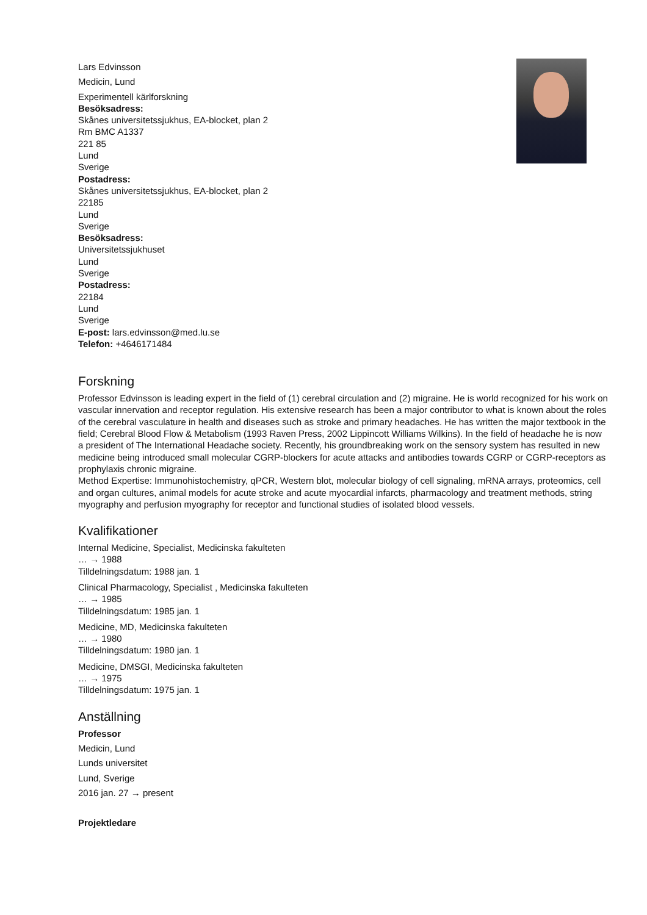Lars Edvinsson
Medicin, Lund
Experimentell kärlforskning
Besöksadress:
Skånes universitetssjukhus, EA-blocket, plan 2
Rm BMC A1337
221 85
Lund
Sverige
Postadress:
Skånes universitetssjukhus, EA-blocket, plan 2
22185
Lund
Sverige
Besöksadress:
Universitetssjukhuset
Lund
Sverige
Postadress:
22184
Lund
Sverige
E-post: lars.edvinsson@med.lu.se
Telefon: +4646171484
Forskning
Professor Edvinsson is leading expert in the field of (1) cerebral circulation and (2) migraine. He is world recognized for his work on vascular innervation and receptor regulation. His extensive research has been a major contributor to what is known about the roles of the cerebral vasculature in health and diseases such as stroke and primary headaches. He has written the major textbook in the field; Cerebral Blood Flow & Metabolism (1993 Raven Press, 2002 Lippincott Williams Wilkins). In the field of headache he is now a president of The International Headache society. Recently, his groundbreaking work on the sensory system has resulted in new medicine being introduced small molecular CGRP-blockers for acute attacks and antibodies towards CGRP or CGRP-receptors as prophylaxis chronic migraine.
Method Expertise: Immunohistochemistry, qPCR, Western blot, molecular biology of cell signaling, mRNA arrays, proteomics, cell and organ cultures, animal models for acute stroke and acute myocardial infarcts, pharmacology and treatment methods, string myography and perfusion myography for receptor and functional studies of isolated blood vessels.
Kvalifikationer
Internal Medicine, Specialist, Medicinska fakulteten
… → 1988
Tilldelningsdatum: 1988 jan. 1
Clinical Pharmacology, Specialist , Medicinska fakulteten
… → 1985
Tilldelningsdatum: 1985 jan. 1
Medicine, MD, Medicinska fakulteten
… → 1980
Tilldelningsdatum: 1980 jan. 1
Medicine, DMSGI, Medicinska fakulteten
… → 1975
Tilldelningsdatum: 1975 jan. 1
Anställning
Professor
Medicin, Lund
Lunds universitet
Lund, Sverige
2016 jan. 27 → present
Projektledare